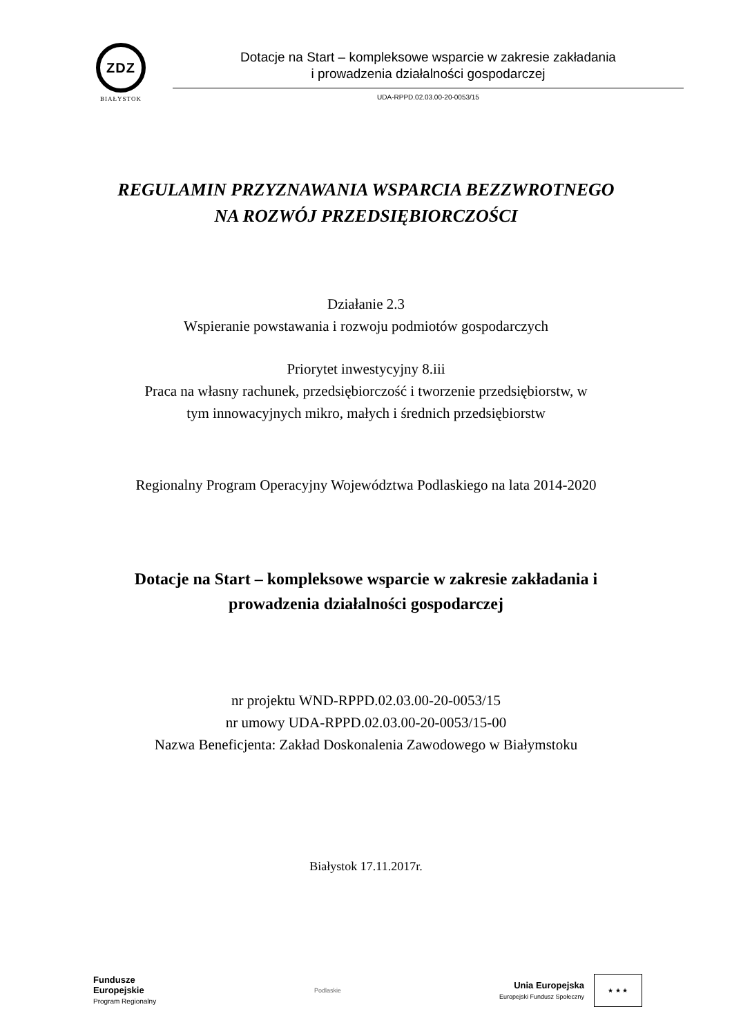ZDZ
BIAŁYSTOK
Dotacje na Start – kompleksowe wsparcie w zakresie zakładania
i prowadzenia działalności gospodarczej
UDA-RPPD.02.03.00-20-0053/15
REGULAMIN PRZYZNAWANIA WSPARCIA BEZZWROTNEGO
NA ROZWÓJ PRZEDSIĘBIORCZOŚCI
Działanie 2.3
Wspieranie powstawania i rozwoju podmiotów gospodarczych
Priorytet inwestycyjny 8.iii
Praca na własny rachunek, przedsiębiorczość i tworzenie przedsiębiorstw, w
tym innowacyjnych mikro, małych i średnich przedsiębiorstw
Regionalny Program Operacyjny Województwa Podlaskiego na lata 2014-2020
Dotacje na Start – kompleksowe wsparcie w zakresie zakładania i
prowadzenia działalności gospodarczej
nr projektu WND-RPPD.02.03.00-20-0053/15
nr umowy UDA-RPPD.02.03.00-20-0053/15-00
Nazwa Beneficjenta: Zakład Doskonalenia Zawodowego w Białymstoku
Białystok 17.11.2017r.
Fundusze
Europejskie
Program Regionalny
Podlaskie
Unia Europejska
Europejski Fundusz Społeczny
★ ★ ★